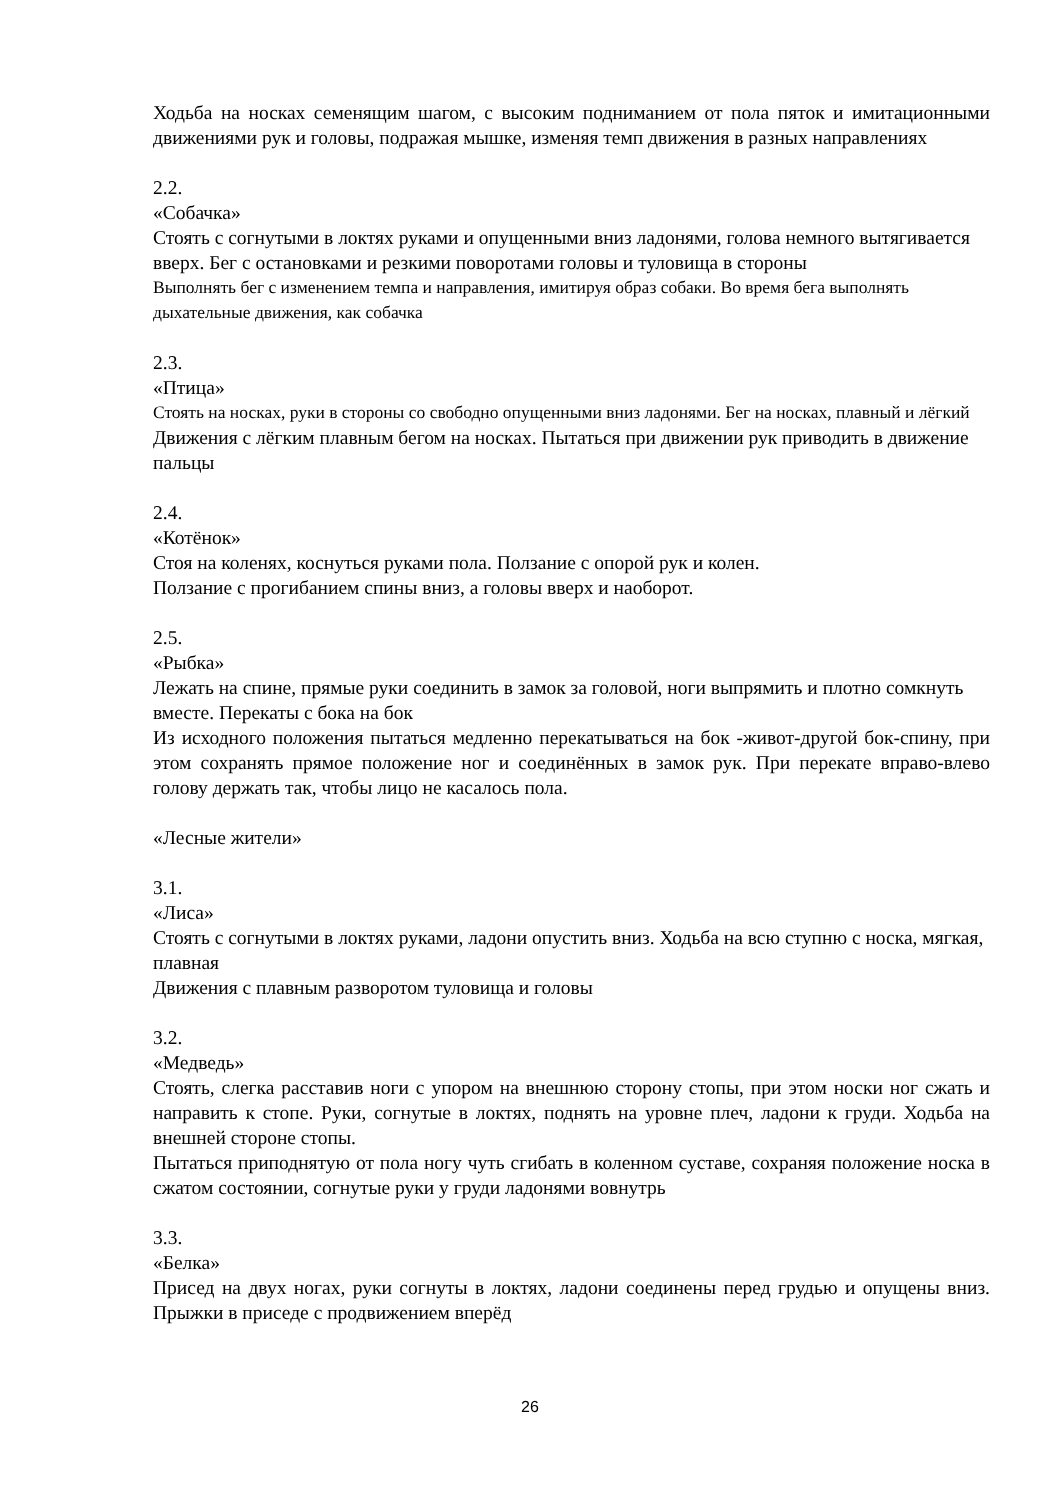Ходьба на носках семенящим шагом, с высоким подниманием от пола пяток и имитационными движениями рук и головы, подражая мышке, изменяя темп движения в разных направлениях
2.2.
«Собачка»
Стоять с согнутыми в локтях руками и опущенными вниз ладонями, голова немного вытягивается вверх. Бег с остановками и резкими поворотами головы и туловища в стороны
Выполнять бег с изменением темпа и направления, имитируя образ собаки. Во время бега выполнять дыхательные движения, как собачка
2.3.
«Птица»
Стоять на носках, руки в стороны со свободно опущенными вниз ладонями. Бег на носках, плавный и лёгкий
Движения с лёгким плавным бегом на носках. Пытаться при движении рук приводить в движение пальцы
2.4.
«Котёнок»
Стоя на коленях, коснуться руками пола. Ползание с опорой рук и колен.
Ползание с прогибанием спины вниз, а головы вверх и наоборот.
2.5.
«Рыбка»
Лежать на спине, прямые руки соединить в замок за головой, ноги выпрямить и плотно сомкнуть вместе. Перекаты с бока на бок
Из исходного положения пытаться медленно перекатываться на бок -живот-другой бок-спину, при этом сохранять прямое положение ног и соединённых в замок рук. При перекате вправо-влево голову держать так, чтобы лицо не касалось пола.
«Лесные жители»
3.1.
«Лиса»
Стоять с согнутыми в локтях руками, ладони опустить вниз. Ходьба на всю ступню с носка, мягкая, плавная
Движения с плавным разворотом туловища и головы
3.2.
«Медведь»
Стоять, слегка расставив ноги с упором на внешнюю сторону стопы, при этом носки ног сжать и направить к стопе. Руки, согнутые в локтях, поднять на уровне плеч, ладони к груди. Ходьба на внешней стороне стопы.
Пытаться приподнятую от пола ногу чуть сгибать в коленном суставе, сохраняя положение носка в сжатом состоянии, согнутые руки у груди ладонями вовнутрь
3.3.
«Белка»
Присед на двух ногах, руки согнуты в локтях, ладони соединены перед грудью и опущены вниз. Прыжки в приседе с продвижением вперёд
26